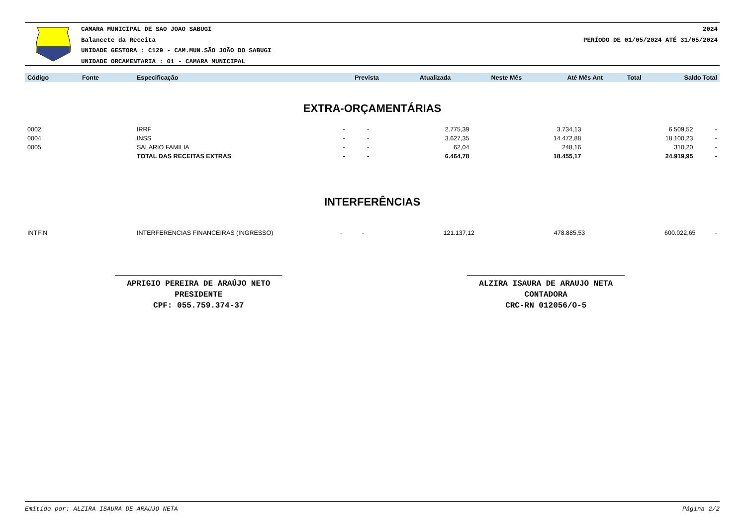CAMARA MUNICIPAL DE SAO JOAO SABUGI
Balancete da Receita
UNIDADE GESTORA : C129 - CAM.MUN.SÃO JOÃO DO SABUGI
UNIDADE ORCAMENTARIA : 01 - CAMARA MUNICIPAL
2024
PERÍODO DE 01/05/2024 ATÉ 31/05/2024
| Código | Fonte | Especificação | Prevista | Atualizada | Neste Mês | Até Mês Ant | Total | Saldo Total |
| --- | --- | --- | --- | --- | --- | --- | --- | --- |
EXTRA-ORÇAMENTÁRIAS
| 0002 | | IRRF | - | - | 2.775,39 | 3.734,13 | 6.509,52 | - |
| 0004 | | INSS | - | - | 3.627,35 | 14.472,88 | 18.100,23 | - |
| 0005 | | SALARIO FAMILIA | - | - | 62,04 | 248,16 | 310,20 | - |
| | | TOTAL DAS RECEITAS EXTRAS | - | - | 6.464,78 | 18.455,17 | 24.919,95 | - |
INTERFERÊNCIAS
| INTFIN | | INTERFERENCIAS FINANCEIRAS (INGRESSO) | - | - | 121.137,12 | 478.885,53 | 600.022,65 | - |
___________________________________
APRIGIO PEREIRA DE ARAÚJO NETO
PRESIDENTE
CPF: 055.759.374-37
_________________________________
ALZIRA ISAURA DE ARAUJO NETA
CONTADORA
CRC-RN 012056/O-5
Emitido por: ALZIRA ISAURA DE ARAUJO NETA Página 2/2